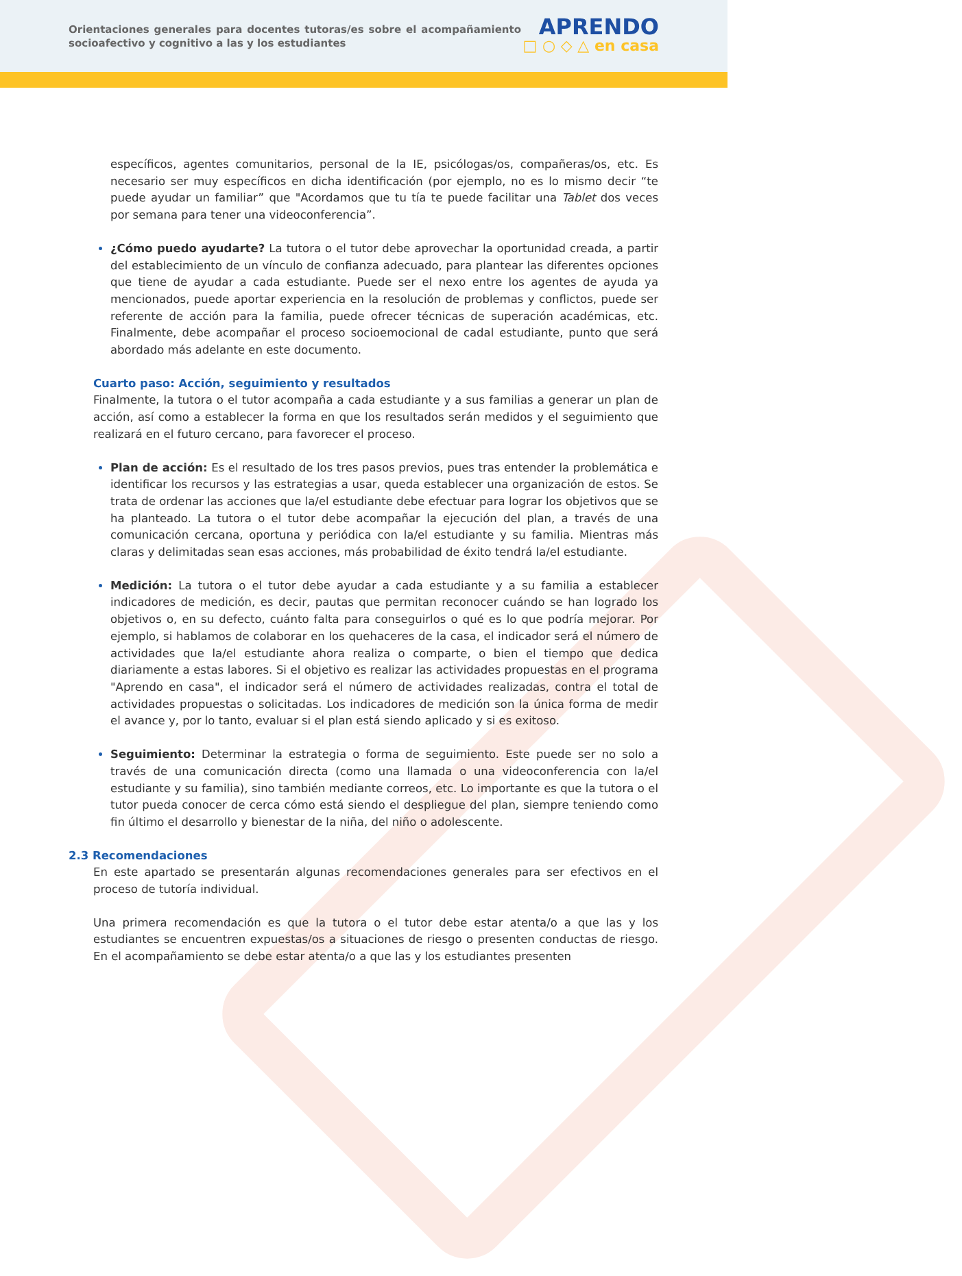Orientaciones generales para docentes tutoras/es sobre el acompañamiento socioafectivo y cognitivo a las y los estudiantes
APRENDO
□ ○ ◇ △ en casa
específicos, agentes comunitarios, personal de la IE, psicólogas/os, compañeras/os, etc. Es necesario ser muy específicos en dicha identificación (por ejemplo, no es lo mismo decir “te puede ayudar un familiar” que "Acordamos que tu tía te puede facilitar una Tablet dos veces por semana para tener una videoconferencia”.
¿Cómo puedo ayudarte? La tutora o el tutor debe aprovechar la oportunidad creada, a partir del establecimiento de un vínculo de confianza adecuado, para plantear las diferentes opciones que tiene de ayudar a cada estudiante. Puede ser el nexo entre los agentes de ayuda ya mencionados, puede aportar experiencia en la resolución de problemas y conflictos, puede ser referente de acción para la familia, puede ofrecer técnicas de superación académicas, etc. Finalmente, debe acompañar el proceso socioemocional de cadal estudiante, punto que será abordado más adelante en este documento.
Cuarto paso: Acción, seguimiento y resultados
Finalmente, la tutora o el tutor acompaña a cada estudiante y a sus familias a generar un plan de acción, así como a establecer la forma en que los resultados serán medidos y el seguimiento que realizará en el futuro cercano, para favorecer el proceso.
Plan de acción: Es el resultado de los tres pasos previos, pues tras entender la problemática e identificar los recursos y las estrategias a usar, queda establecer una organización de estos. Se trata de ordenar las acciones que la/el estudiante debe efectuar para lograr los objetivos que se ha planteado. La tutora o el tutor debe acompañar la ejecución del plan, a través de una comunicación cercana, oportuna y periódica con la/el estudiante y su familia. Mientras más claras y delimitadas sean esas acciones, más probabilidad de éxito tendrá la/el estudiante.
Medición: La tutora o el tutor debe ayudar a cada estudiante y a su familia a establecer indicadores de medición, es decir, pautas que permitan reconocer cuándo se han logrado los objetivos o, en su defecto, cuánto falta para conseguirlos o qué es lo que podría mejorar. Por ejemplo, si hablamos de colaborar en los quehaceres de la casa, el indicador será el número de actividades que la/el estudiante ahora realiza o comparte, o bien el tiempo que dedica diariamente a estas labores. Si el objetivo es realizar las actividades propuestas en el programa "Aprendo en casa", el indicador será el número de actividades realizadas, contra el total de actividades propuestas o solicitadas. Los indicadores de medición son la única forma de medir el avance y, por lo tanto, evaluar si el plan está siendo aplicado y si es exitoso.
Seguimiento: Determinar la estrategia o forma de seguimiento. Este puede ser no solo a través de una comunicación directa (como una llamada o una videoconferencia con la/el estudiante y su familia), sino también mediante correos, etc. Lo importante es que la tutora o el tutor pueda conocer de cerca cómo está siendo el despliegue del plan, siempre teniendo como fin último el desarrollo y bienestar de la niña, del niño o adolescente.
2.3 Recomendaciones
En este apartado se presentarán algunas recomendaciones generales para ser efectivos en el proceso de tutoría individual.
Una primera recomendación es que la tutora o el tutor debe estar atenta/o a que las y los estudiantes se encuentren expuestas/os a situaciones de riesgo o presenten conductas de riesgo. En el acompañamiento se debe estar atenta/o a que las y los estudiantes presenten